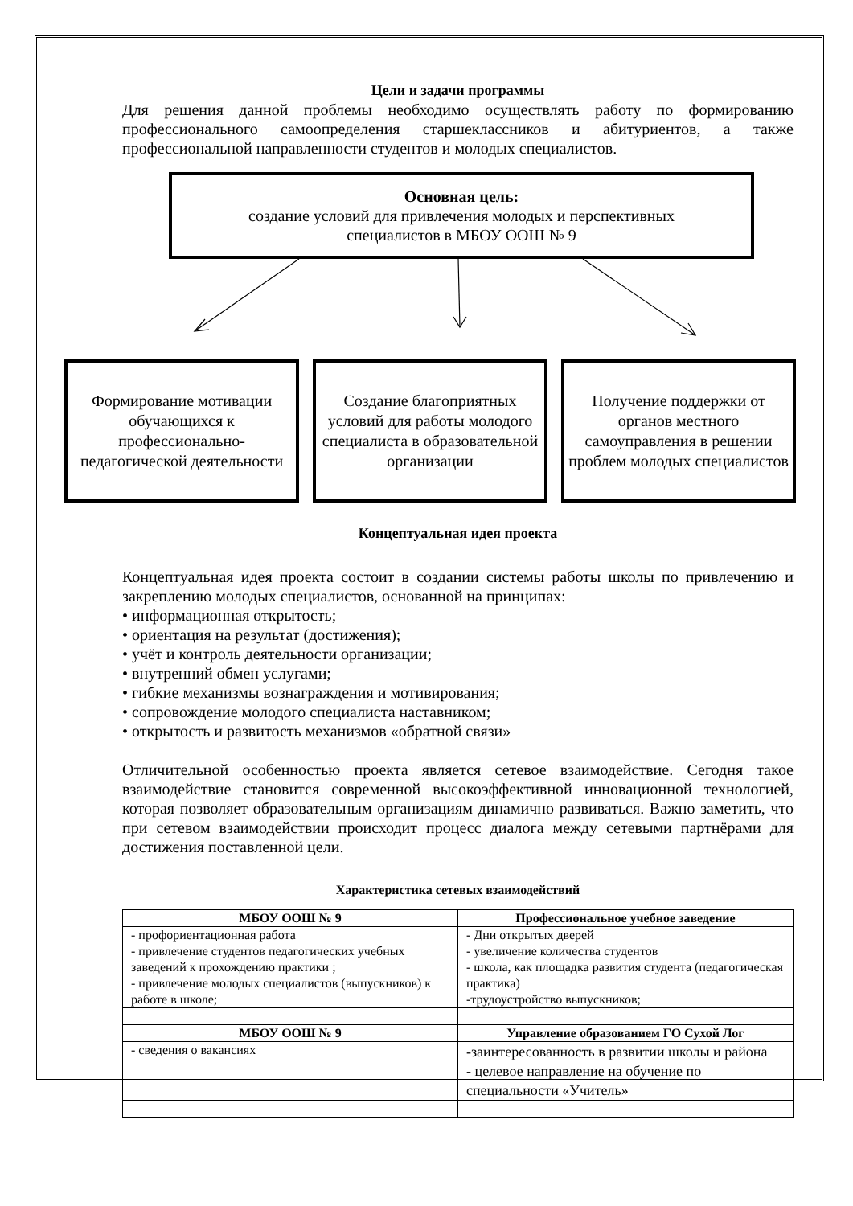Цели и задачи программы
Для решения данной проблемы необходимо осуществлять работу по формированию профессионального самоопределения старшеклассников и абитуриентов, а также профессиональной направленности студентов и молодых специалистов.
Основная цель:
создание условий для привлечения молодых и перспективных
специалистов в МБОУ ООШ № 9
Формирование мотивации обучающихся к профессионально-педагогической деятельности
Создание благоприятных условий для работы молодого специалиста в образовательной организации
Получение поддержки от органов местного самоуправления в решении проблем молодых специалистов
Концептуальная идея проекта
Концептуальная идея проекта состоит в создании системы работы школы по привлечению и закреплению молодых специалистов, основанной на принципах:
• информационная открытость;
• ориентация на результат (достижения);
• учёт и контроль деятельности организации;
• внутренний обмен услугами;
• гибкие механизмы вознаграждения и мотивирования;
• сопровождение молодого специалиста наставником;
• открытость и развитость механизмов «обратной связи»
Отличительной особенностью проекта является сетевое взаимодействие. Сегодня такое взаимодействие становится современной высокоэффективной инновационной технологией, которая позволяет образовательным организациям динамично развиваться. Важно заметить, что при сетевом взаимодействии происходит процесс диалога между сетевыми партнёрами для достижения поставленной цели.
Характеристика сетевых взаимодействий
| МБОУ ООШ № 9 | Профессиональное учебное заведение |
| --- | --- |
| - профориентационная работа - привлечение студентов педагогических учебных заведений к прохождению практики ; - привлечение молодых специалистов (выпускников) к работе в школе; | - Дни открытых дверей - увеличение количества студентов - школа, как площадка развития студента (педагогическая практика) -трудоустройство выпускников; |
| МБОУ ООШ № 9 | Управление образованием ГО Сухой Лог |
| - сведения о вакансиях | -заинтересованность в развитии школы и района - целевое направление на обучение по специальности «Учитель» |